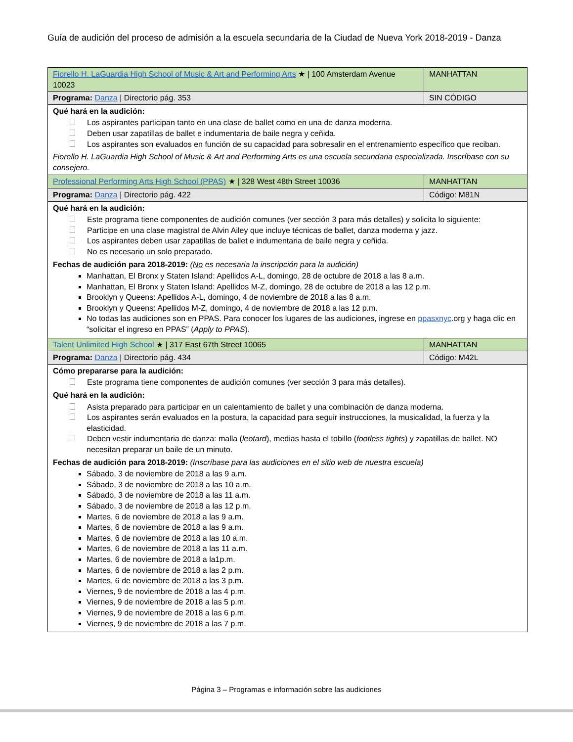Guía de audición del proceso de admisión a la escuela secundaria de la Ciudad de Nueva York 2018-2019 - Danza
| Fiorello H. LaGuardia High School of Music & Art and Performing Arts ★ / 100 Amsterdam Avenue 10023 | MANHATTAN |
| Programa: Danza / Directorio pág. 353 | SIN CÓDIGO |
| Qué hará en la audición: Los aspirantes participan tanto en una clase de ballet como en una de danza moderna. Deben usar zapatillas de ballet e indumentaria de baile negra y ceñida. Los aspirantes son evaluados en función de su capacidad para sobresalir en el entrenamiento específico que reciban. Fiorello H. LaGuardia High School of Music & Art and Performing Arts es una escuela secundaria especializada. Inscríbase con su consejero. | |
| Professional Performing Arts High School (PPAS) ★ / 328 West 48th Street 10036 | MANHATTAN |
| Programa: Danza / Directorio pág. 422 | Código: M81N |
| Qué hará en la audición: Este programa tiene componentes de audición comunes (ver sección 3 para más detalles) y solicita lo siguiente: Participe en una clase magistral de Alvin Ailey que incluye técnicas de ballet, danza moderna y jazz. Los aspirantes deben usar zapatillas de ballet e indumentaria de baile negra y ceñida. No es necesario un solo preparado. Fechas de audición para 2018-2019: ( No es necesaria la inscripción para la audición) Manhattan, El Bronx y Staten Island: Apellidos A-L, domingo, 28 de octubre de 2018 a las 8 a.m. Manhattan, El Bronx y Staten Island: Apellidos M-Z, domingo, 28 de octubre de 2018 a las 12 p.m. Brooklyn y Queens: Apellidos A-L, domingo, 4 de noviembre de 2018 a las 8 a.m. Brooklyn y Queens: Apellidos M-Z, domingo, 4 de noviembre de 2018 a las 12 p.m. No todas las audiciones son en PPAS. Para conocer los lugares de las audiciones, ingrese en ppasxnyc .org y haga clic en “solicitar el ingreso en PPAS” ( Apply to PPAS ). | |
| Talent Unlimited High School ★ / 317 East 67th Street 10065 | MANHATTAN |
| Programa: Danza / Directorio pág. 434 | Código: M42L |
| Cómo prepararse para la audición: Este programa tiene componentes de audición comunes (ver sección 3 para más detalles). Qué hará en la audición: Asista preparado para participar en un calentamiento de ballet y una combinación de danza moderna. Los aspirantes serán evaluados en la postura, la capacidad para seguir instrucciones, la musicalidad, la fuerza y la elasticidad. Deben vestir indumentaria de danza: malla ( leotard ), medias hasta el tobillo ( footless tights ) y zapatillas de ballet. NO necesitan preparar un baile de un minuto. Fechas de audición para 2018-2019: (Inscríbase para las audiciones en el sitio web de nuestra escuela) Sábado, 3 de noviembre de 2018 a las 9 a.m. Sábado, 3 de noviembre de 2018 a las 10 a.m. Sábado, 3 de noviembre de 2018 a las 11 a.m. Sábado, 3 de noviembre de 2018 a las 12 p.m. Martes, 6 de noviembre de 2018 a las 9 a.m. Martes, 6 de noviembre de 2018 a las 9 a.m. Martes, 6 de noviembre de 2018 a las 10 a.m. Martes, 6 de noviembre de 2018 a las 11 a.m. Martes, 6 de noviembre de 2018 a la1p.m. Martes, 6 de noviembre de 2018 a las 2 p.m. Martes, 6 de noviembre de 2018 a las 3 p.m. Viernes, 9 de noviembre de 2018 a las 4 p.m. Viernes, 9 de noviembre de 2018 a las 5 p.m. Viernes, 9 de noviembre de 2018 a las 6 p.m. Viernes, 9 de noviembre de 2018 a las 7 p.m. | |
Página 3 – Programas e información sobre las audiciones